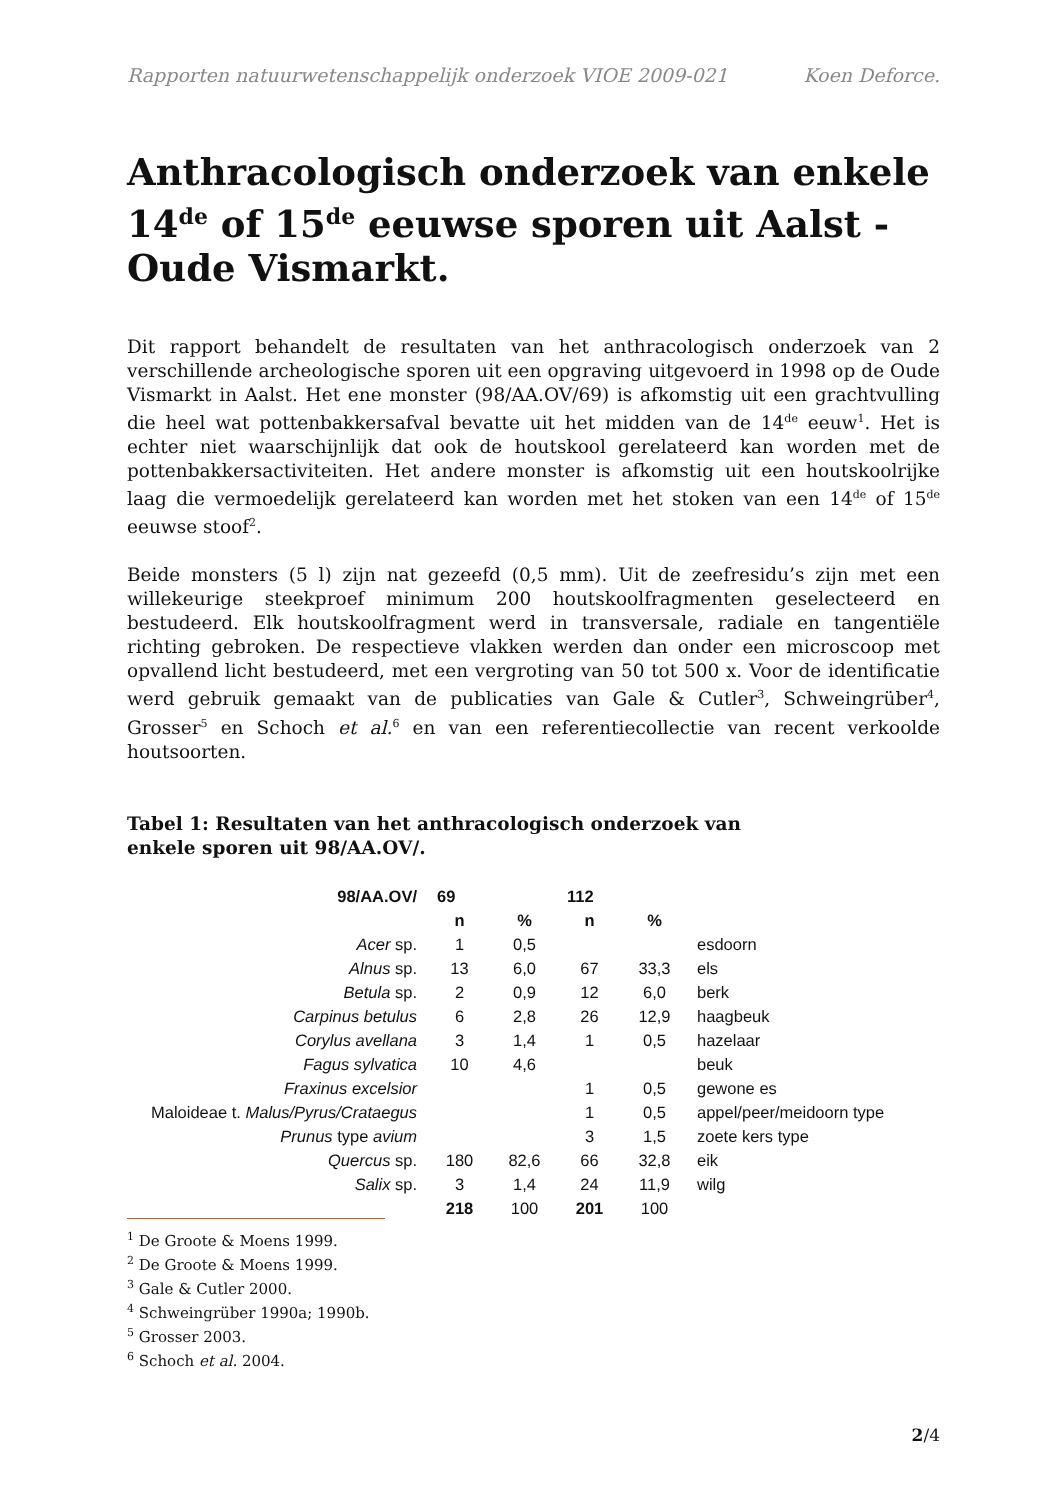Rapporten natuurwetenschappelijk onderzoek VIOE 2009-021 Koen Deforce.
Anthracologisch onderzoek van enkele 14<sup>de</sup> of 15<sup>de</sup> eeuwse sporen uit Aalst - Oude Vismarkt.
Dit rapport behandelt de resultaten van het anthracologisch onderzoek van 2 verschillende archeologische sporen uit een opgraving uitgevoerd in 1998 op de Oude Vismarkt in Aalst. Het ene monster (98/AA.OV/69) is afkomstig uit een grachtvulling die heel wat pottenbakkersafval bevatte uit het midden van de 14<sup>de</sup> eeuw<sup>1</sup>. Het is echter niet waarschijnlijk dat ook de houtskool gerelateerd kan worden met de pottenbakkersactiviteiten. Het andere monster is afkomstig uit een houtskoolrijke laag die vermoedelijk gerelateerd kan worden met het stoken van een 14<sup>de</sup> of 15<sup>de</sup> eeuwse stoof<sup>2</sup>.
Beide monsters (5 l) zijn nat gezeefd (0,5 mm). Uit de zeefresidu’s zijn met een willekeurige steekproef minimum 200 houtskoolfragmenten geselecteerd en bestudeerd. Elk houtskoolfragment werd in transversale, radiale en tangentiële richting gebroken. De respectieve vlakken werden dan onder een microscoop met opvallend licht bestudeerd, met een vergroting van 50 tot 500 x. Voor de identificatie werd gebruik gemaakt van de publicaties van Gale & Cutler<sup>3</sup>, Schweingrüber<sup>4</sup>, Grosser<sup>5</sup> en Schoch et al.<sup>6</sup> en van een referentiecollectie van recent verkoolde houtsoorten.
Tabel 1: Resultaten van het anthracologisch onderzoek van enkele sporen uit 98/AA.OV/.
| 98/AA.OV/ | 69 | | 112 | | |
| --- | --- | --- | --- | --- | --- |
| | n | % | n | % | |
| Acer sp. | 1 | 0,5 | | | esdoorn |
| Alnus sp. | 13 | 6,0 | 67 | 33,3 | els |
| Betula sp. | 2 | 0,9 | 12 | 6,0 | berk |
| Carpinus betulus | 6 | 2,8 | 26 | 12,9 | haagbeuk |
| Corylus avellana | 3 | 1,4 | 1 | 0,5 | hazelaar |
| Fagus sylvatica | 10 | 4,6 | | | beuk |
| Fraxinus excelsior | | | 1 | 0,5 | gewone es |
| Maloideae t. Malus/Pyrus/Crataegus | | | 1 | 0,5 | appel/peer/meidoorn type |
| Prunus type avium | | | 3 | 1,5 | zoete kers type |
| Quercus sp. | 180 | 82,6 | 66 | 32,8 | eik |
| Salix sp. | 3 | 1,4 | 24 | 11,9 | wilg |
| | 218 | 100 | 201 | 100 | |
<sup>1</sup> De Groote & Moens 1999.
<sup>2</sup> De Groote & Moens 1999.
<sup>3</sup> Gale & Cutler 2000.
<sup>4</sup> Schweingrüber 1990a; 1990b.
<sup>5</sup> Grosser 2003.
<sup>6</sup> Schoch et al. 2004.
2/4